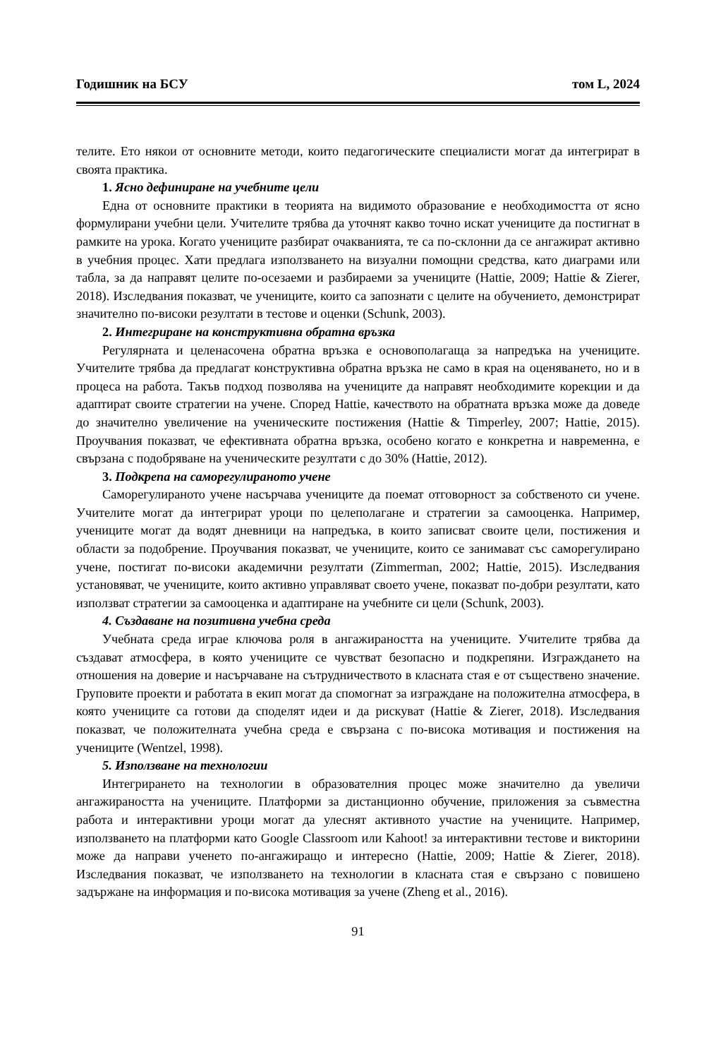Годишник на БСУ том L, 2024
телите. Ето някои от основните методи, които педагогическите специалисти могат да интегрират в своята практика.
1. Ясно дефиниране на учебните цели
Една от основните практики в теорията на видимото образование е необходимостта от ясно формулирани учебни цели. Учителите трябва да уточнят какво точно искат учениците да постигнат в рамките на урока. Когато учениците разбират очакванията, те са по-склонни да се ангажират активно в учебния процес. Хати предлага използването на визуални помощни средства, като диаграми или табла, за да направят целите по-осезаеми и разбираеми за учениците (Hattie, 2009; Hattie & Zierer, 2018). Изследвания показват, че учениците, които са запознати с целите на обучението, демонстрират значително по-високи резултати в тестове и оценки (Schunk, 2003).
2. Интегриране на конструктивна обратна връзка
Регулярната и целенасочена обратна връзка е основополагаща за напредъка на учениците. Учителите трябва да предлагат конструктивна обратна връзка не само в края на оценяването, но и в процеса на работа. Такъв подход позволява на учениците да направят необходимите корекции и да адаптират своите стратегии на учене. Според Hattie, качеството на обратната връзка може да доведе до значително увеличение на ученическите постижения (Hattie & Timperley, 2007; Hattie, 2015). Проучвания показват, че ефективната обратна връзка, особено когато е конкретна и навременна, е свързана с подобряване на ученическите резултати с до 30% (Hattie, 2012).
3. Подкрепа на саморегулираното учене
Саморегулираното учене насърчава учениците да поемат отговорност за собственото си учене. Учителите могат да интегрират уроци по целеполагане и стратегии за самооценка. Например, учениците могат да водят дневници на напредъка, в които записват своите цели, постижения и области за подобрение. Проучвания показват, че учениците, които се занимават със саморегулирано учене, постигат по-високи академични резултати (Zimmerman, 2002; Hattie, 2015). Изследвания установяват, че учениците, които активно управляват своето учене, показват по-добри резултати, като използват стратегии за самооценка и адаптиране на учебните си цели (Schunk, 2003).
4. Създаване на позитивна учебна среда
Учебната среда играе ключова роля в ангажираността на учениците. Учителите трябва да създават атмосфера, в която учениците се чувстват безопасно и подкрепяни. Изграждането на отношения на доверие и насърчаване на сътрудничеството в класната стая е от съществено значение. Груповите проекти и работата в екип могат да спомогнат за изграждане на положителна атмосфера, в която учениците са готови да споделят идеи и да рискуват (Hattie & Zierer, 2018). Изследвания показват, че положителната учебна среда е свързана с по-висока мотивация и постижения на учениците (Wentzel, 1998).
5. Използване на технологии
Интегрирането на технологии в образователния процес може значително да увеличи ангажираността на учениците. Платформи за дистанционно обучение, приложения за съвместна работа и интерактивни уроци могат да улеснят активното участие на учениците. Например, използването на платформи като Google Classroom или Kahoot! за интерактивни тестове и викторини може да направи ученето по-ангажиращо и интересно (Hattie, 2009; Hattie & Zierer, 2018). Изследвания показват, че използването на технологии в класната стая е свързано с повишено задържане на информация и по-висока мотивация за учене (Zheng et al., 2016).
91